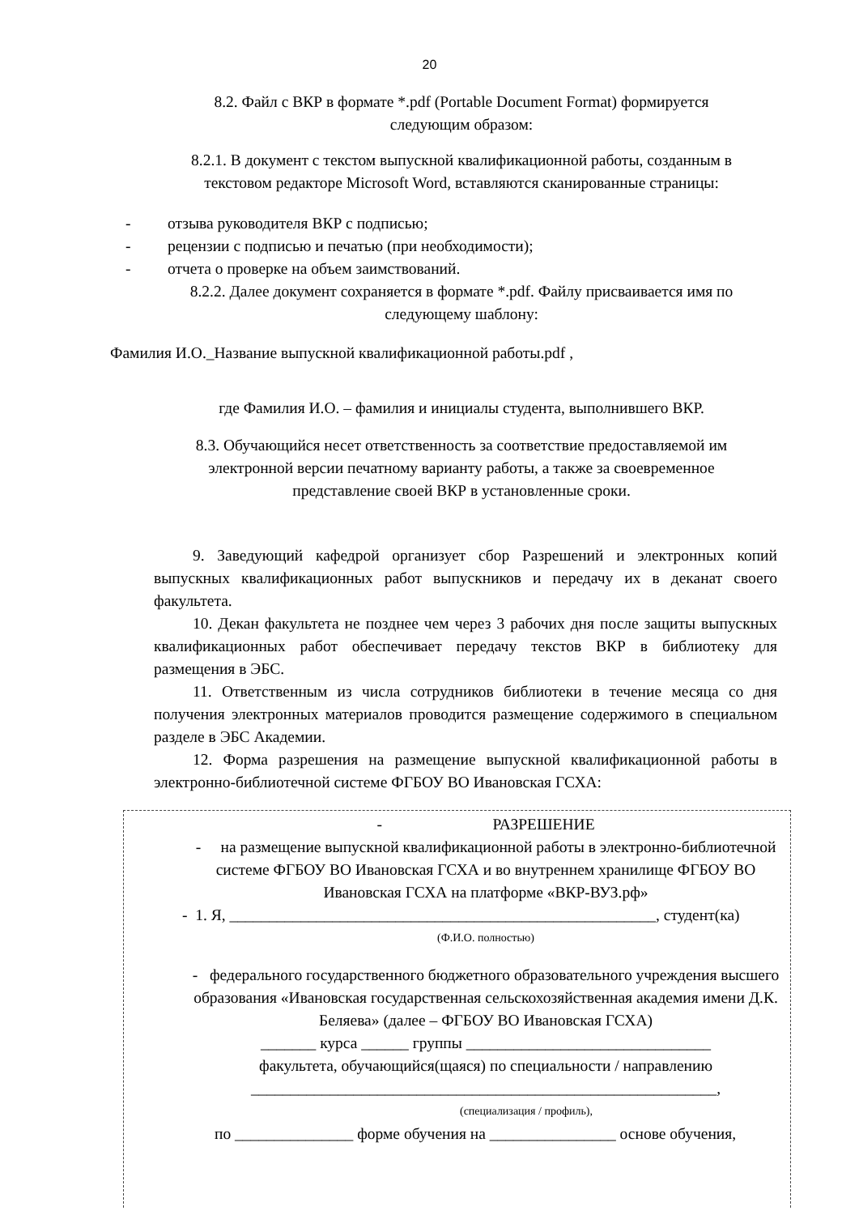20
8.2. Файл с ВКР в формате *.pdf (Portable Document Format) формируется
следующим образом:
8.2.1. В документ с текстом выпускной квалификационной работы, созданным в
текстовом редакторе Microsoft Word, вставляются сканированные страницы:
- отзыва руководителя ВКР с подписью;
- рецензии с подписью и печатью (при необходимости);
- отчета о проверке на объем заимствований.
8.2.2. Далее документ сохраняется в формате *.pdf. Файлу присваивается имя по
следующему шаблону:
Фамилия И.О._Название выпускной квалификационной работы.pdf ,
где Фамилия И.О. – фамилия и инициалы студента, выполнившего ВКР.
8.3. Обучающийся несет ответственность за соответствие предоставляемой им
электронной версии печатному варианту работы, а также за своевременное
представление своей ВКР в установленные сроки.
9. Заведующий кафедрой организует сбор Разрешений и электронных копий выпускных квалификационных работ выпускников и передачу их в деканат своего факультета.
10. Декан факультета не позднее чем через 3 рабочих дня после защиты выпускных квалификационных работ обеспечивает передачу текстов ВКР в библиотеку для размещения в ЭБС.
11. Ответственным из числа сотрудников библиотеки в течение месяца со дня получения электронных материалов проводится размещение содержимого в специальном разделе в ЭБС Академии.
12. Форма разрешения на размещение выпускной квалификационной работы в электронно-библиотечной системе ФГБОУ ВО Ивановская ГСХА:
- РАЗРЕШЕНИЕ
- на размещение выпускной квалификационной работы в электронно-библиотечной системе ФГБОУ ВО Ивановская ГСХА и во внутреннем хранилище ФГБОУ ВО Ивановская ГСХА на платформе «ВКР-ВУЗ.рф»
- 1. Я, ______________________________________________________, студент(ка)
(Ф.И.О. полностью)
- федерального государственного бюджетного образовательного учреждения высшего образования «Ивановская государственная сельскохозяйственная академия имени Д.К. Беляева» (далее – ФГБОУ ВО Ивановская ГСХА)
_______ курса ______ группы _______________________________
факультета, обучающийся(щаяся) по специальности / направлению
___________________________________________________________,
(специализация / профиль),
по _______________ форме обучения на ________________ основе обучения,